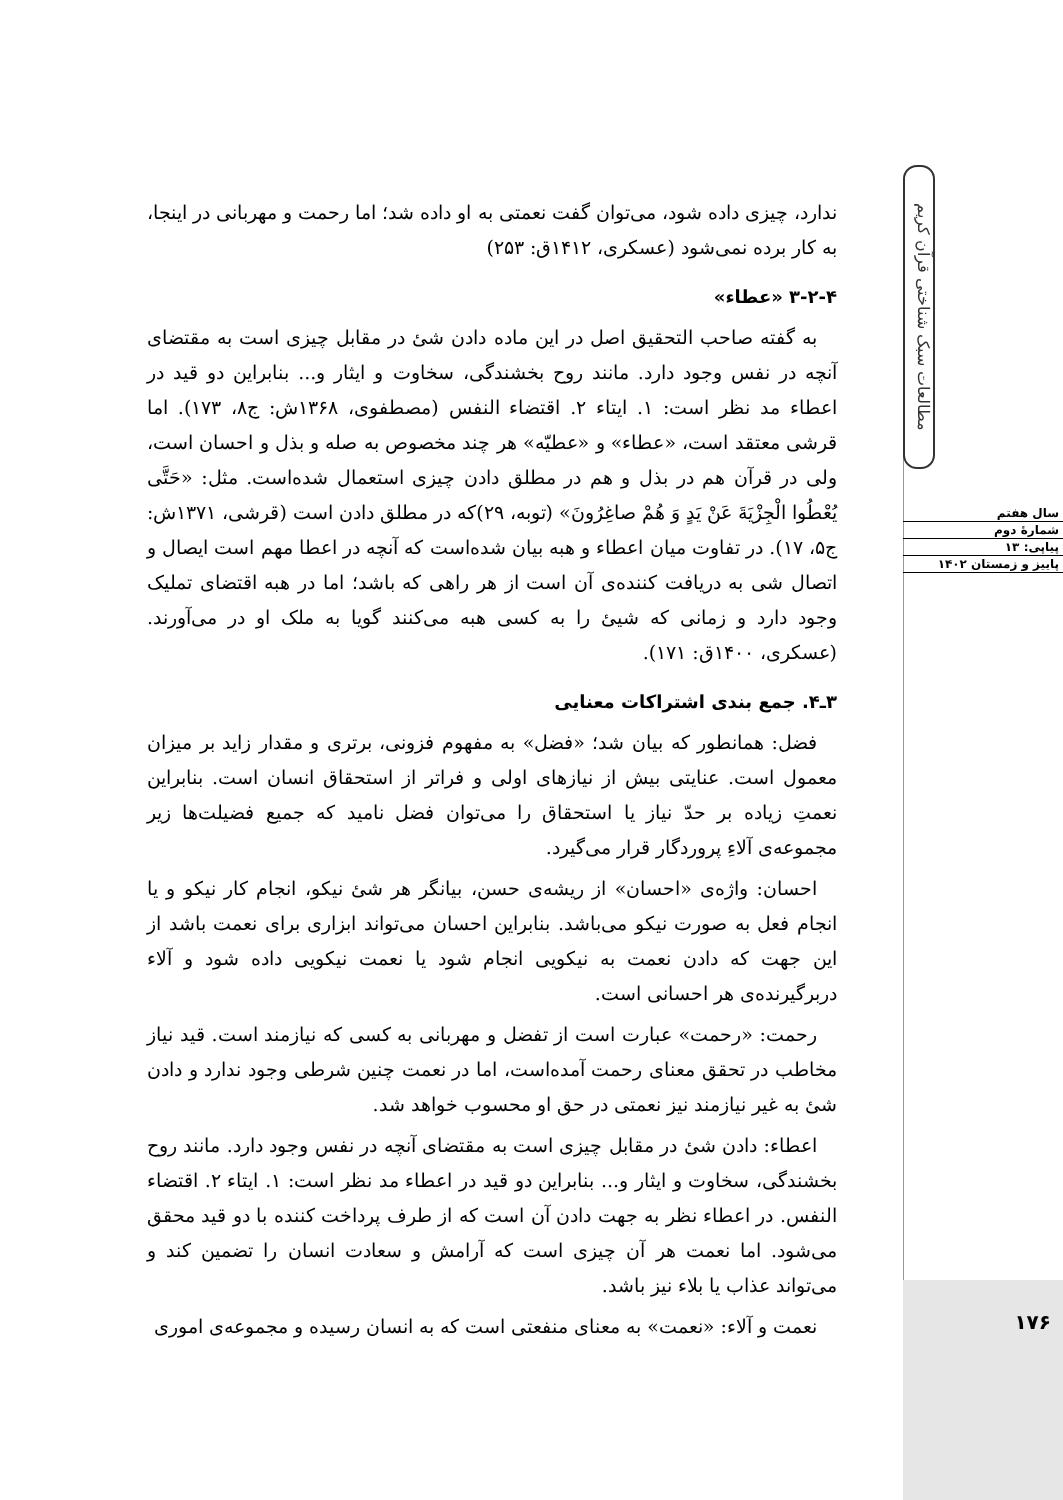مطالعات سبک شناختی قرآن کریم
سال هفتم
شمارهٔ دوم
پیاپی: ۱۳
پاییز و زمستان ۱۴۰۲
۱۷۶
ندارد، چیزی داده شود، می‌توان گفت نعمتی به او داده شد؛ اما رحمت و مهربانی در اینجا، به کار برده نمی‌شود (عسکری، ۱۴۱۲ق: ۲۵۳)
۳-۲-۴ «عطاء»
به گفته صاحب التحقیق اصل در این ماده دادن شئ در مقابل چیزی است به مقتضای آنچه در نفس وجود دارد. مانند روح بخشندگی، سخاوت و ایثار و... بنابراین دو قید در اعطاء مد نظر است: ۱. ایتاء ۲. اقتضاء النفس (مصطفوی، ۱۳۶۸ش: ج۸، ۱۷۳). اما قرشی معتقد است، «عطاء» و «عطیّه» هر چند مخصوص به صله و بذل و احسان است، ولی در قرآن هم در بذل و هم در مطلق دادن چیزی استعمال شده‌است. مثل: «حَتَّى يُعْطُوا الْجِزْيَةَ عَنْ يَدٍ وَ هُمْ صاغِرُونَ» (توبه، ۲۹)که در مطلق دادن است (قرشی، ۱۳۷۱ش: ج۵، ۱۷). در تفاوت میان اعطاء و هبه بیان شده‌است که آنچه در اعطا مهم است ایصال و اتصال شی به دریافت کننده‌ی آن است از هر راهی که باشد؛ اما در هبه اقتضای تملیک وجود دارد و زمانی که شیئ را به کسی هبه می‌کنند گویا به ملک او در می‌آورند. (عسکری، ۱۴۰۰ق: ۱۷۱).
۳ـ۴. جمع بندی اشتراکات معنایی
فضل: همانطور که بیان شد؛ «فضل» به مفهوم فزونی، برتری و مقدار زاید بر میزان معمول است. عنایتی بیش از نیازهای اولی و فراتر از استحقاق انسان است. بنابراین نعمتِ زیاده بر حدّ نیاز یا استحقاق را می‌توان فضل نامید که جمیع فضیلت‌ها زیر مجموعه‌ی آلاءِ پروردگار قرار می‌گیرد.
احسان: واژه‌ی «احسان» از ریشه‌ی حسن، بیانگر هر شئ نیکو، انجام کار نیکو و یا انجام فعل به صورت نیکو می‌باشد. بنابراین احسان می‌تواند ابزاری برای نعمت باشد از این جهت که دادن نعمت به نیکویی انجام شود یا نعمت نیکویی داده شود و آلاء دربرگیرنده‌ی هر احسانی است.
رحمت: «رحمت» عبارت است از تفضل و مهربانی به کسی که نیازمند است. قید نیاز مخاطب در تحقق معنای رحمت آمده‌است، اما در نعمت چنین شرطی وجود ندارد و دادن شئ به غیر نیازمند نیز نعمتی در حق او محسوب خواهد شد.
اعطاء: دادن شئ در مقابل چیزی است به مقتضای آنچه در نفس وجود دارد. مانند روح بخشندگی، سخاوت و ایثار و... بنابراین دو قید در اعطاء مد نظر است: ۱. ایتاء ۲. اقتضاء النفس. در اعطاء نظر به جهت دادن آن است که از طرف پرداخت کننده با دو قید محقق می‌شود. اما نعمت هر آن چیزی است که آرامش و سعادت انسان را تضمین کند و می‌تواند عذاب یا بلاء نیز باشد.
نعمت و آلاء: «نعمت» به معنای منفعتی است که به انسان رسیده و مجموعه‌ی اموری